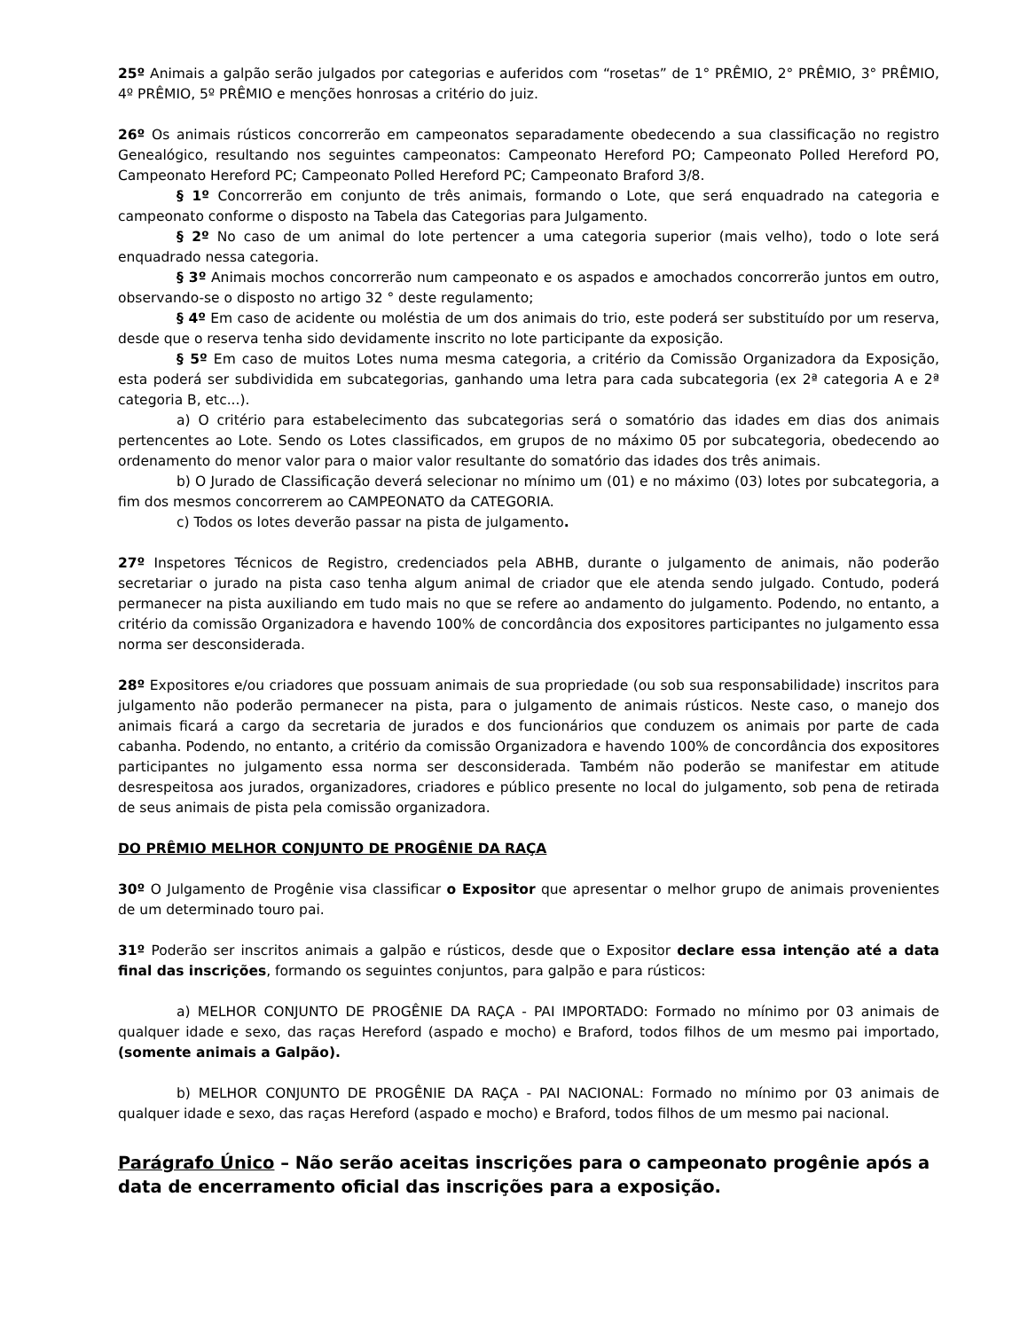25º Animais a galpão serão julgados por categorias e auferidos com “rosetas” de 1° PRÊMIO, 2° PRÊMIO, 3° PRÊMIO, 4º PRÊMIO, 5º PRÊMIO e menções honrosas a critério do juiz.
26º Os animais rústicos concorrerão em campeonatos separadamente obedecendo a sua classificação no registro Genealógico, resultando nos seguintes campeonatos: Campeonato Hereford PO; Campeonato Polled Hereford PO, Campeonato Hereford PC; Campeonato Polled Hereford PC; Campeonato Braford 3/8.
§ 1º Concorrerão em conjunto de três animais, formando o Lote, que será enquadrado na categoria e campeonato conforme o disposto na Tabela das Categorias para Julgamento.
§ 2º No caso de um animal do lote pertencer a uma categoria superior (mais velho), todo o lote será enquadrado nessa categoria.
§ 3º Animais mochos concorrerão num campeonato e os aspados e amochados concorrerão juntos em outro, observando-se o disposto no artigo 32 ° deste regulamento;
§ 4º Em caso de acidente ou moléstia de um dos animais do trio, este poderá ser substituído por um reserva, desde que o reserva tenha sido devidamente inscrito no lote participante da exposição.
§ 5º Em caso de muitos Lotes numa mesma categoria, a critério da Comissão Organizadora da Exposição, esta poderá ser subdividida em subcategorias, ganhando uma letra para cada subcategoria (ex 2ª categoria A e 2ª categoria B, etc...).
a) O critério para estabelecimento das subcategorias será o somatório das idades em dias dos animais pertencentes ao Lote. Sendo os Lotes classificados, em grupos de no máximo 05 por subcategoria, obedecendo ao ordenamento do menor valor para o maior valor resultante do somatório das idades dos três animais.
b) O Jurado de Classificação deverá selecionar no mínimo um (01) e no máximo (03) lotes por subcategoria, a fim dos mesmos concorrerem ao CAMPEONATO da CATEGORIA.
c) Todos os lotes deverão passar na pista de julgamento.
27º Inspetores Técnicos de Registro, credenciados pela ABHB, durante o julgamento de animais, não poderão secretariar o jurado na pista caso tenha algum animal de criador que ele atenda sendo julgado. Contudo, poderá permanecer na pista auxiliando em tudo mais no que se refere ao andamento do julgamento. Podendo, no entanto, a critério da comissão Organizadora e havendo 100% de concordância dos expositores participantes no julgamento essa norma ser desconsiderada.
28º Expositores e/ou criadores que possuam animais de sua propriedade (ou sob sua responsabilidade) inscritos para julgamento não poderão permanecer na pista, para o julgamento de animais rústicos. Neste caso, o manejo dos animais ficará a cargo da secretaria de jurados e dos funcionários que conduzem os animais por parte de cada cabanha. Podendo, no entanto, a critério da comissão Organizadora e havendo 100% de concordância dos expositores participantes no julgamento essa norma ser desconsiderada. Também não poderão se manifestar em atitude desrespeitosa aos jurados, organizadores, criadores e público presente no local do julgamento, sob pena de retirada de seus animais de pista pela comissão organizadora.
DO PRÊMIO MELHOR CONJUNTO DE PROGÊNIE DA RAÇA
30º O Julgamento de Progênie visa classificar o Expositor que apresentar o melhor grupo de animais provenientes de um determinado touro pai.
31º Poderão ser inscritos animais a galpão e rústicos, desde que o Expositor declare essa intenção até a data final das inscrições, formando os seguintes conjuntos, para galpão e para rústicos:
a) MELHOR CONJUNTO DE PROGÊNIE DA RAÇA - PAI IMPORTADO: Formado no mínimo por 03 animais de qualquer idade e sexo, das raças Hereford (aspado e mocho) e Braford, todos filhos de um mesmo pai importado, (somente animais a Galpão).
b) MELHOR CONJUNTO DE PROGÊNIE DA RAÇA - PAI NACIONAL: Formado no mínimo por 03 animais de qualquer idade e sexo, das raças Hereford (aspado e mocho) e Braford, todos filhos de um mesmo pai nacional.
Parágrafo Único – Não serão aceitas inscrições para o campeonato progênie após a data de encerramento oficial das inscrições para a exposição.